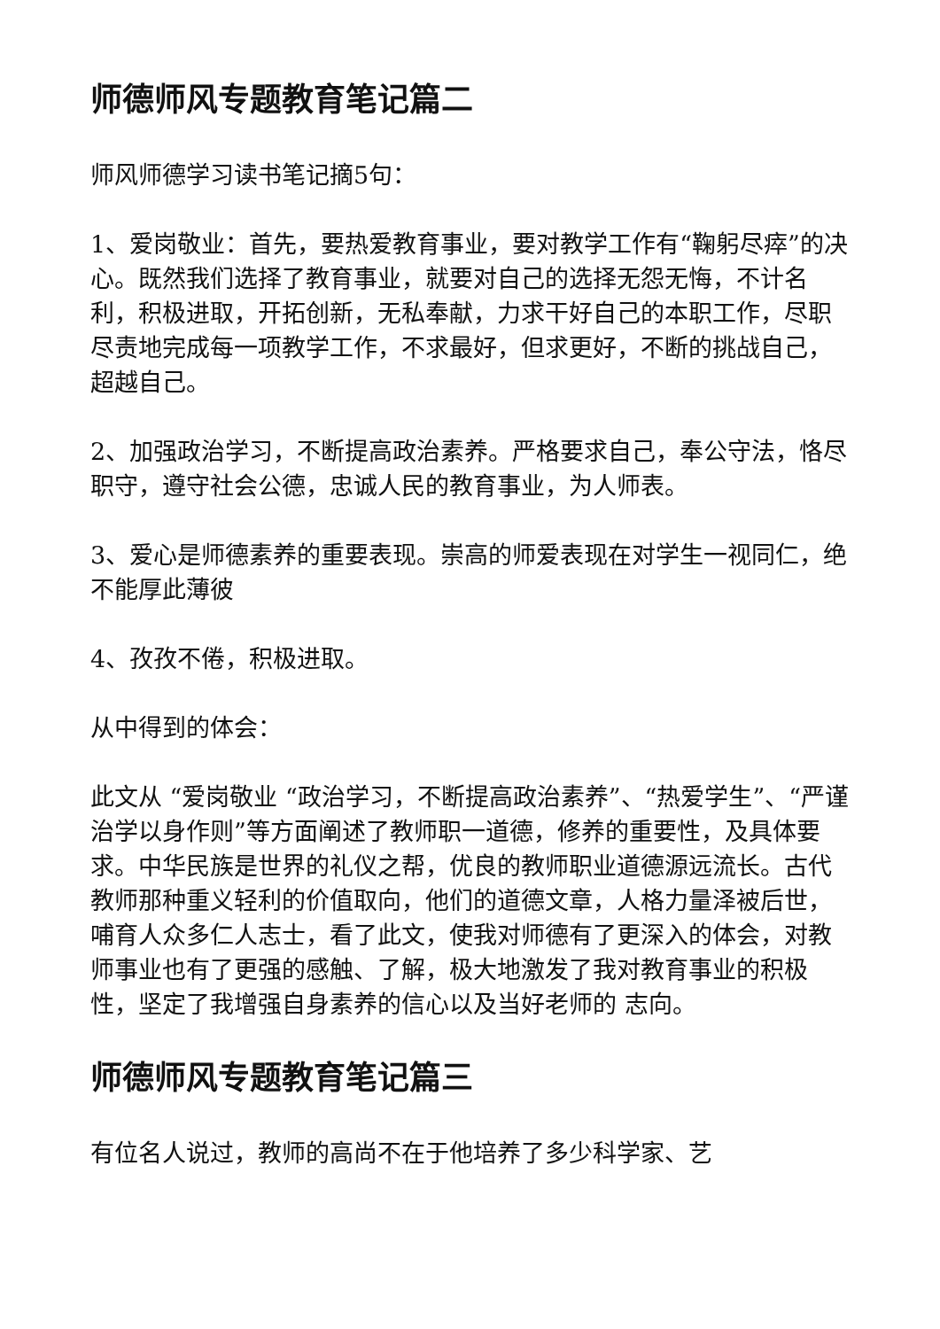师德师风专题教育笔记篇二
师风师德学习读书笔记摘5句：
1、爱岗敬业：首先，要热爱教育事业，要对教学工作有“鞠躬尽瘁”的决心。既然我们选择了教育事业，就要对自己的选择无怨无悔，不计名利，积极进取，开拓创新，无私奉献，力求干好自己的本职工作，尽职尽责地完成每一项教学工作，不求最好，但求更好，不断的挑战自己，超越自己。
2、加强政治学习，不断提高政治素养。严格要求自己，奉公守法，恪尽职守，遵守社会公德，忠诚人民的教育事业，为人师表。
3、爱心是师德素养的重要表现。崇高的师爱表现在对学生一视同仁，绝不能厚此薄彼
4、孜孜不倦，积极进取。
从中得到的体会：
此文从 “爱岗敬业 “政治学习，不断提高政治素养”、“热爱学生”、“严谨治学以身作则”等方面阐述了教师职一道德，修养的重要性，及具体要求。中华民族是世界的礼仪之帮，优良的教师职业道德源远流长。古代教师那种重义轻利的价值取向，他们的道德文章，人格力量泽被后世，哺育人众多仁人志士，看了此文，使我对师德有了更深入的体会，对教师事业也有了更强的感触、了解，极大地激发了我对教育事业的积极性，坚定了我增强自身素养的信心以及当好老师的 志向。
师德师风专题教育笔记篇三
有位名人说过，教师的高尚不在于他培养了多少科学家、艺